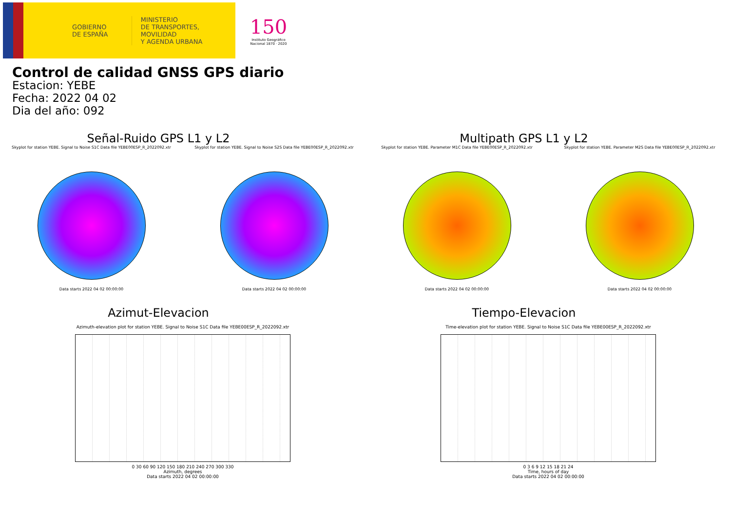GOBIERNO
DE ESPAÑA
MINISTERIO
DE TRANSPORTES, MOVILIDAD
Y AGENDA URBANA
150
Instituto Geográfico Nacional 1870 · 2020
Control de calidad GNSS GPS diario
Estacion: YEBE
Fecha: 2022 04 02
Dia del año: 092
Señal-Ruido GPS L1 y L2
Skyplot for station YEBE. Signal to Noise S1C Data file YEBE00ESP_R_2022092.xtr
Data starts 2022 04 02 00:00:00
Skyplot for station YEBE. Signal to Noise S2S Data file YEBE00ESP_R_2022092.xtr
Data starts 2022 04 02 00:00:00
Multipath GPS L1 y L2
Skyplot for station YEBE. Parameter M1C Data file YEBE00ESP_R_2022092.xtr
Data starts 2022 04 02 00:00:00
Skyplot for station YEBE. Parameter M2S Data file YEBE00ESP_R_2022092.xtr
Data starts 2022 04 02 00:00:00
Azimut-Elevacion
Azimuth-elevation plot for station YEBE. Signal to Noise S1C Data file YEBE00ESP_R_2022092.xtr
0 30 60 90 120 150 180 210 240 270 300 330
Azimuth, degrees
Data starts 2022 04 02 00:00:00
Tiempo-Elevacion
Time-elevation plot for station YEBE. Signal to Noise S1C Data file YEBE00ESP_R_2022092.xtr
0 3 6 9 12 15 18 21 24
Time, hours of day
Data starts 2022 04 02 00:00:00